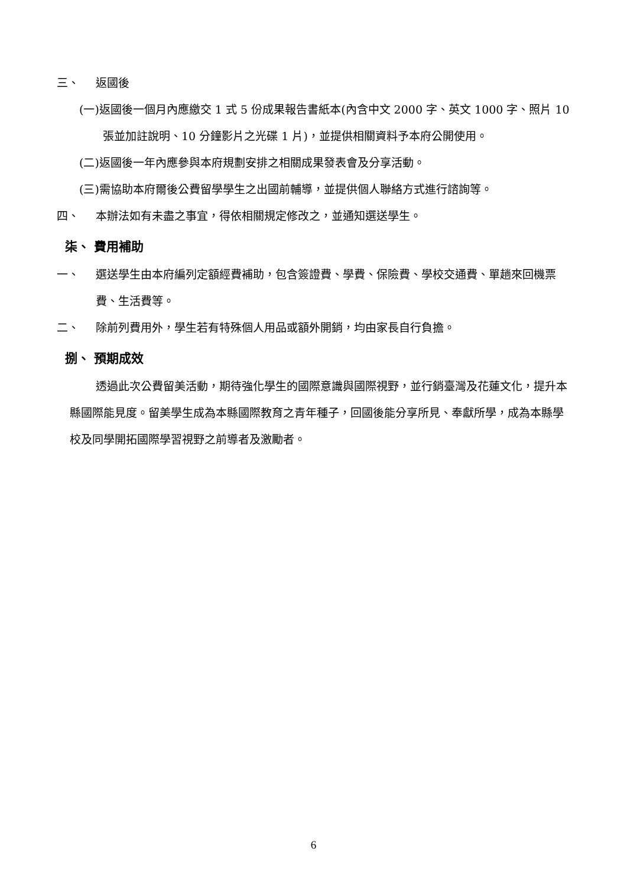三、 返國後
(一)返國後一個月內應繳交 1 式 5 份成果報告書紙本(內含中文 2000 字、英文 1000 字、照片 10 張並加註說明、10 分鐘影片之光碟 1 片)，並提供相關資料予本府公開使用。
(二)返國後一年內應參與本府規劃安排之相關成果發表會及分享活動。
(三)需協助本府爾後公費留學學生之出國前輔導，並提供個人聯絡方式進行諮詢等。
四、 本辦法如有未盡之事宜，得依相關規定修改之，並通知選送學生。
柒、 費用補助
一、 選送學生由本府編列定額經費補助，包含簽證費、學費、保險費、學校交通費、單趟來回機票費、生活費等。
二、 除前列費用外，學生若有特殊個人用品或額外開銷，均由家長自行負擔。
捌、 預期成效
透過此次公費留美活動，期待強化學生的國際意識與國際視野，並行銷臺灣及花蓮文化，提升本縣國際能見度。留美學生成為本縣國際教育之青年種子，回國後能分享所見、奉獻所學，成為本縣學校及同學開拓國際學習視野之前導者及激勵者。
6